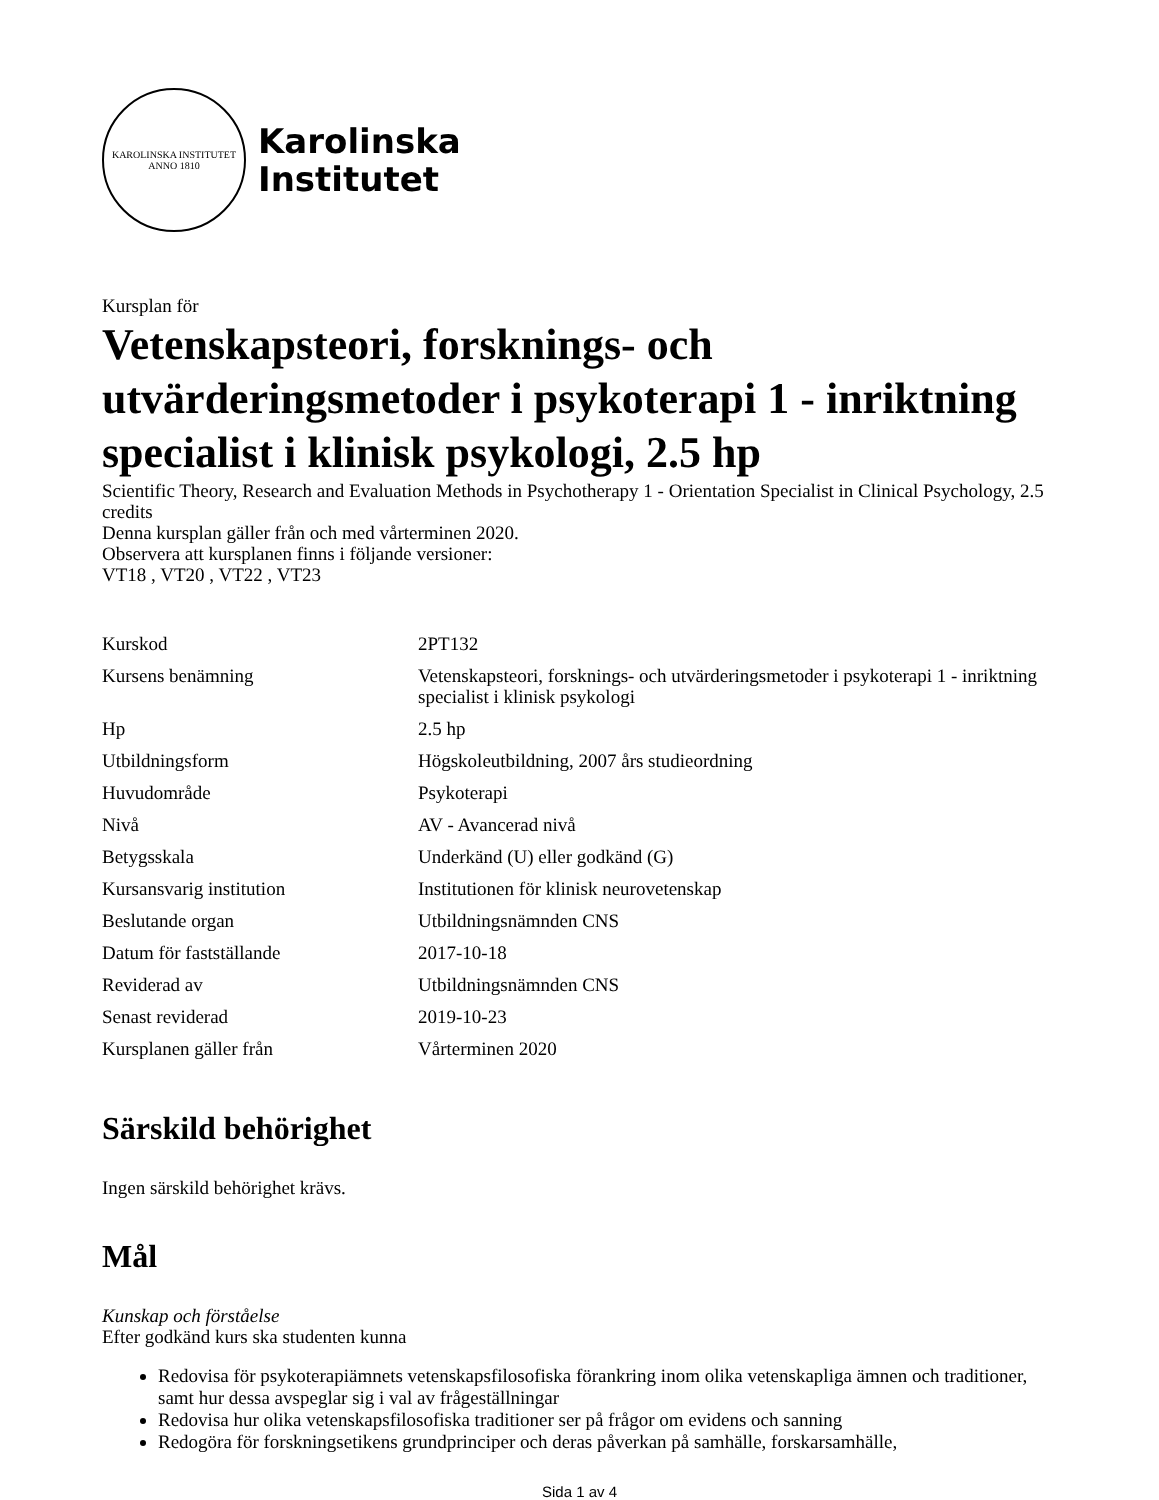KAROLINSKA INSTITUTET
ANNO 1810
Karolinska
Institutet
Kursplan för
Vetenskapsteori, forsknings- och utvärderingsmetoder i psykoterapi 1 - inriktning specialist i klinisk psykologi, 2.5 hp
Scientific Theory, Research and Evaluation Methods in Psychotherapy 1 - Orientation Specialist in Clinical Psychology, 2.5 credits
Denna kursplan gäller från och med vårterminen 2020.
Observera att kursplanen finns i följande versioner:
VT18 , VT20 , VT22 , VT23
| Kurskod | 2PT132 |
| Kursens benämning | Vetenskapsteori, forsknings- och utvärderingsmetoder i psykoterapi 1 - inriktning specialist i klinisk psykologi |
| Hp | 2.5 hp |
| Utbildningsform | Högskoleutbildning, 2007 års studieordning |
| Huvudområde | Psykoterapi |
| Nivå | AV - Avancerad nivå |
| Betygsskala | Underkänd (U) eller godkänd (G) |
| Kursansvarig institution | Institutionen för klinisk neurovetenskap |
| Beslutande organ | Utbildningsnämnden CNS |
| Datum för fastställande | 2017-10-18 |
| Reviderad av | Utbildningsnämnden CNS |
| Senast reviderad | 2019-10-23 |
| Kursplanen gäller från | Vårterminen 2020 |
Särskild behörighet
Ingen särskild behörighet krävs.
Mål
Kunskap och förståelse
Efter godkänd kurs ska studenten kunna
Redovisa för psykoterapiämnets vetenskapsfilosofiska förankring inom olika vetenskapliga ämnen och traditioner, samt hur dessa avspeglar sig i val av frågeställningar
Redovisa hur olika vetenskapsfilosofiska traditioner ser på frågor om evidens och sanning
Redogöra för forskningsetikens grundprinciper och deras påverkan på samhälle, forskarsamhälle,
Sida 1 av 4